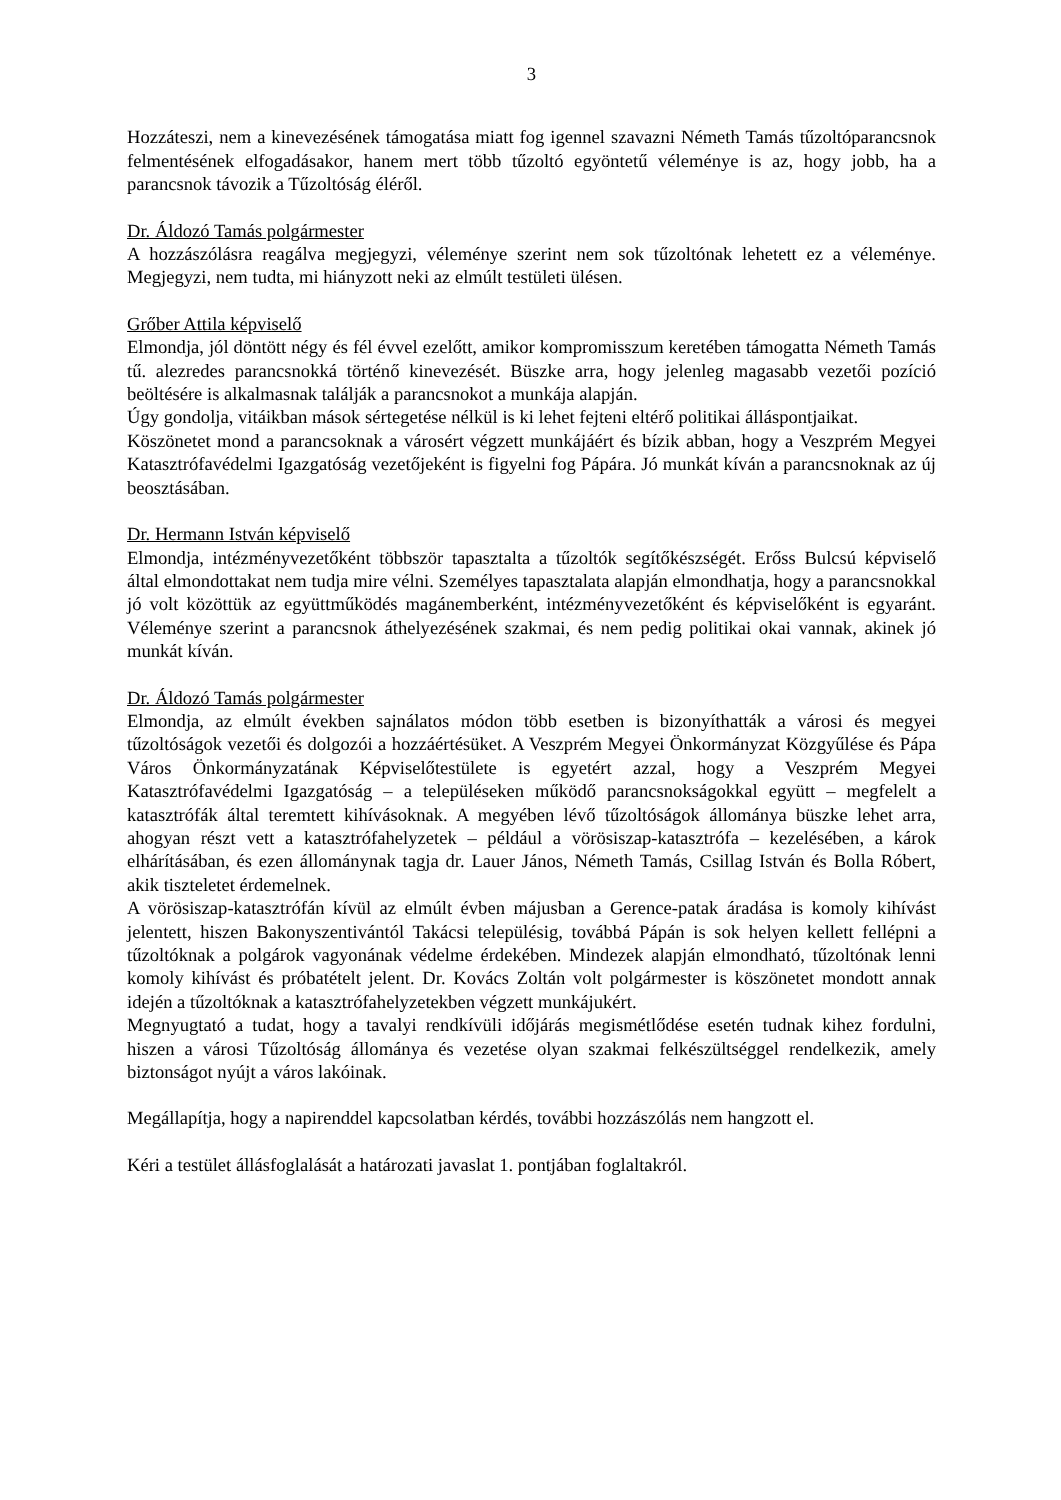3
Hozzáteszi, nem a kinevezésének támogatása miatt fog igennel szavazni Németh Tamás tűzoltóparancsnok felmentésének elfogadásakor, hanem mert több tűzoltó egyöntetű véleménye is az, hogy jobb, ha a parancsnok távozik a Tűzoltóság éléről.
Dr. Áldozó Tamás polgármester
A hozzászólásra reagálva megjegyzi, véleménye szerint nem sok tűzoltónak lehetett ez a véleménye. Megjegyzi, nem tudta, mi hiányzott neki az elmúlt testületi ülésen.
Grőber Attila képviselő
Elmondja, jól döntött négy és fél évvel ezelőtt, amikor kompromisszum keretében támogatta Németh Tamás tű. alezredes parancsnokká történő kinevezését. Büszke arra, hogy jelenleg magasabb vezetői pozíció beöltésére is alkalmasnak találják a parancsnokot a munkája alapján.
Úgy gondolja, vitáikban mások sértegetése nélkül is ki lehet fejteni eltérő politikai álláspontjaikat.
Köszönetet mond a parancsoknak a városért végzett munkájáért és bízik abban, hogy a Veszprém Megyei Katasztrófavédelmi Igazgatóság vezetőjeként is figyelni fog Pápára. Jó munkát kíván a parancsnoknak az új beosztásában.
Dr. Hermann István képviselő
Elmondja, intézményvezetőként többször tapasztalta a tűzoltók segítőkészségét. Erőss Bulcsú képviselő által elmondottakat nem tudja mire vélni. Személyes tapasztalata alapján elmondhatja, hogy a parancsnokkal jó volt közöttük az együttműködés magánemberként, intézményvezetőként és képviselőként is egyaránt. Véleménye szerint a parancsnok áthelyezésének szakmai, és nem pedig politikai okai vannak, akinek jó munkát kíván.
Dr. Áldozó Tamás polgármester
Elmondja, az elmúlt években sajnálatos módon több esetben is bizonyíthatták a városi és megyei tűzoltóságok vezetői és dolgozói a hozzáértésüket. A Veszprém Megyei Önkormányzat Közgyűlése és Pápa Város Önkormányzatának Képviselőtestülete is egyetért azzal, hogy a Veszprém Megyei Katasztrófavédelmi Igazgatóság – a településeken működő parancsnokságokkal együtt – megfelelt a katasztrófák által teremtett kihívásoknak. A megyében lévő tűzoltóságok állománya büszke lehet arra, ahogyan részt vett a katasztrófahelyzetek – például a vörösiszap-katasztrófa – kezelésében, a károk elhárításában, és ezen állománynak tagja dr. Lauer János, Németh Tamás, Csillag István és Bolla Róbert, akik tiszteletet érdemelnek.
A vörösiszap-katasztrófán kívül az elmúlt évben májusban a Gerence-patak áradása is komoly kihívást jelentett, hiszen Bakonyszentivántól Takácsi településig, továbbá Pápán is sok helyen kellett fellépni a tűzoltóknak a polgárok vagyonának védelme érdekében. Mindezek alapján elmondható, tűzoltónak lenni komoly kihívást és próbatételt jelent. Dr. Kovács Zoltán volt polgármester is köszönetet mondott annak idején a tűzoltóknak a katasztrófahelyzetekben végzett munkájukért.
Megnyugtató a tudat, hogy a tavalyi rendkívüli időjárás megismétlődése esetén tudnak kihez fordulni, hiszen a városi Tűzoltóság állománya és vezetése olyan szakmai felkészültséggel rendelkezik, amely biztonságot nyújt a város lakóinak.
Megállapítja, hogy a napirenddel kapcsolatban kérdés, további hozzászólás nem hangzott el.
Kéri a testület állásfoglalását a határozati javaslat 1. pontjában foglaltakról.